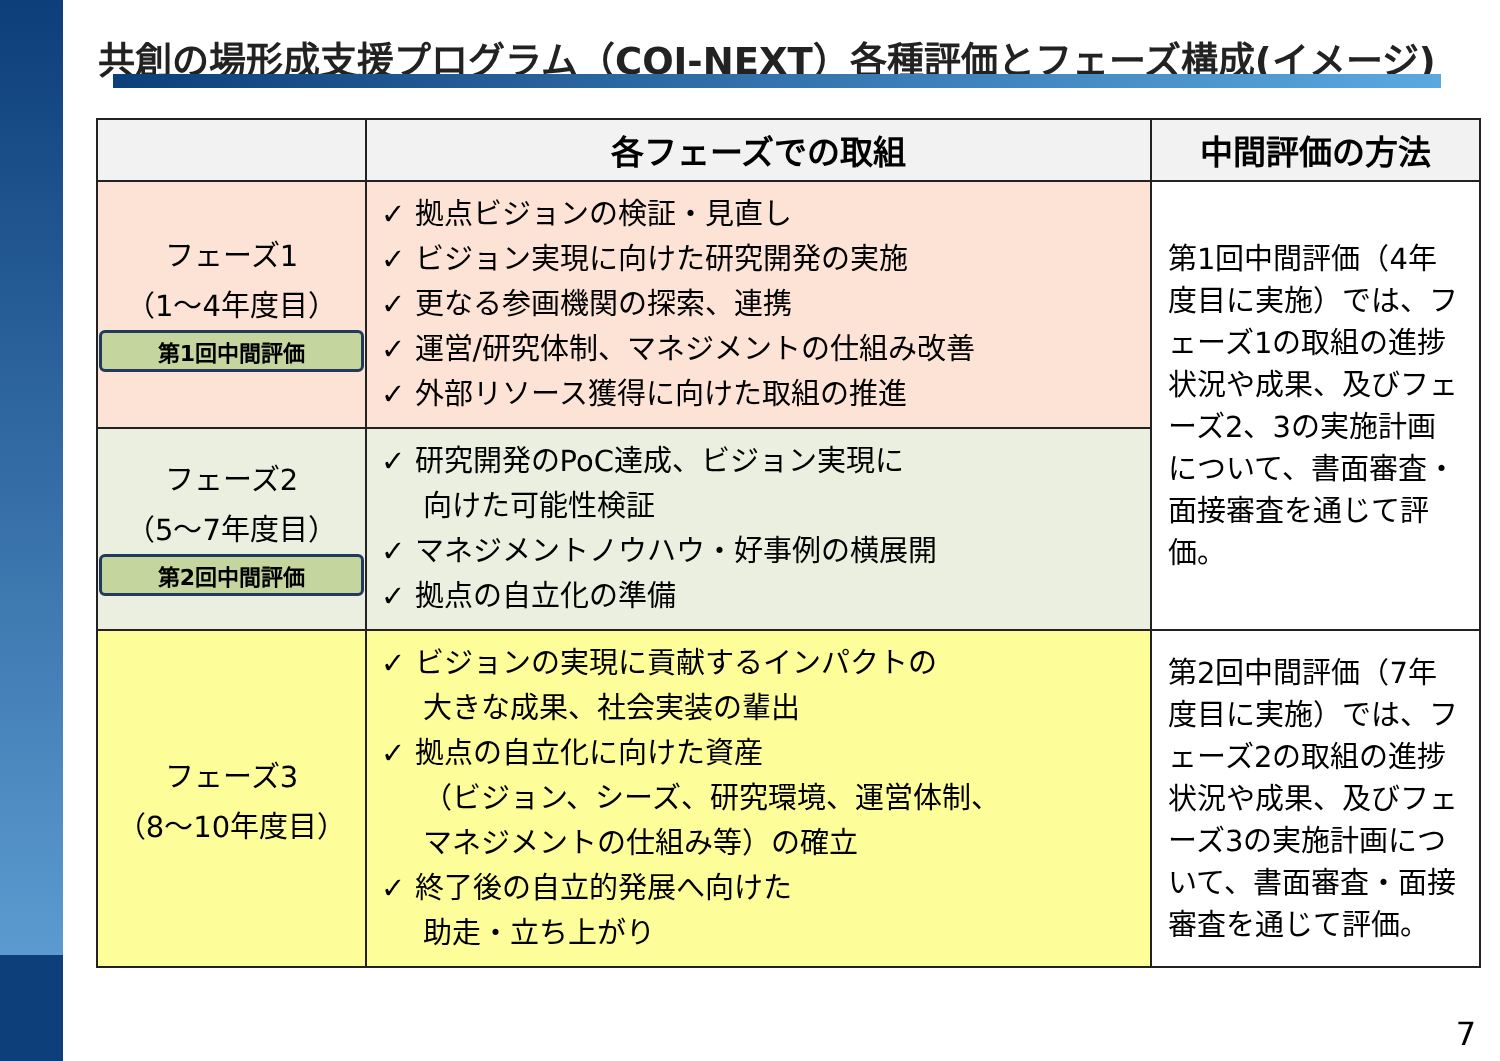共創の場形成支援プログラム（COI-NEXT）各種評価とフェーズ構成(イメージ)
| | 各フェーズでの取組 | 中間評価の方法 |
| --- | --- | --- |
| フェーズ1 （1～4年度目） 第1回中間評価 | ✓ 拠点ビジョンの検証・見直し ✓ ビジョン実現に向けた研究開発の実施 ✓ 更なる参画機関の探索、連携 ✓ 運営/研究体制、マネジメントの仕組み改善 ✓ 外部リソース獲得に向けた取組の推進 | 第1回中間評価（4年度目に実施）では、フェーズ1の取組の進捗状況や成果、及びフェーズ2、3の実施計画について、書面審査・面接審査を通じて評価。 |
| フェーズ2 （5～7年度目） 第2回中間評価 | ✓ 研究開発のPoC達成、ビジョン実現に 向けた可能性検証 ✓ マネジメントノウハウ・好事例の横展開 ✓ 拠点の自立化の準備 | |
| フェーズ3 （8～10年度目） | ✓ ビジョンの実現に貢献するインパクトの 大きな成果、社会実装の輩出 ✓ 拠点の自立化に向けた資産 （ビジョン、シーズ、研究環境、運営体制、 マネジメントの仕組み等）の確立 ✓ 終了後の自立的発展へ向けた 助走・立ち上がり | 第2回中間評価（7年度目に実施）では、フェーズ2の取組の進捗状況や成果、及びフェーズ3の実施計画について、書面審査・面接審査を通じて評価。 |
7